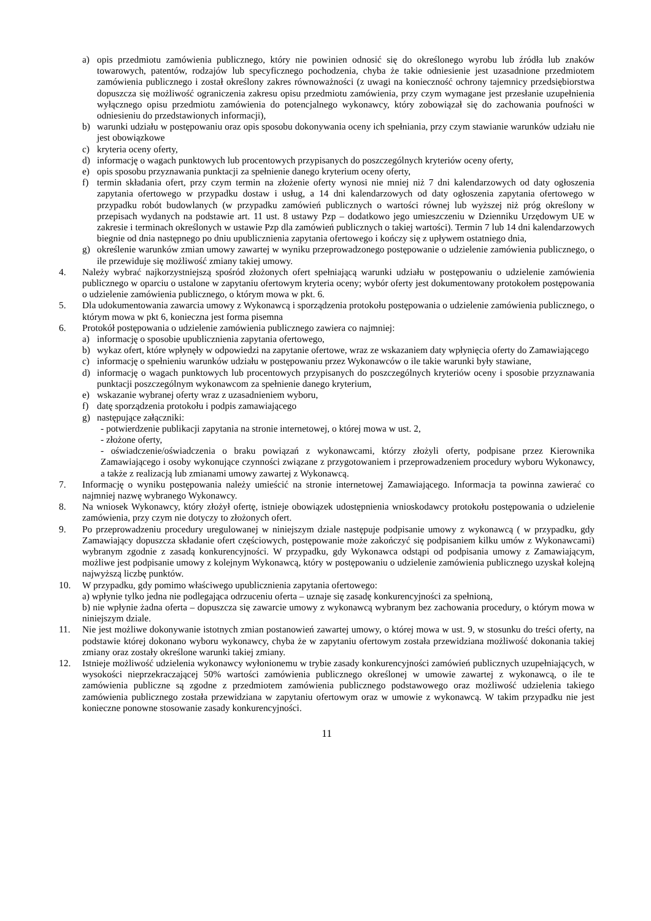a) opis przedmiotu zamówienia publicznego, który nie powinien odnosić się do określonego wyrobu lub źródła lub znaków towarowych, patentów, rodzajów lub specyficznego pochodzenia, chyba że takie odniesienie jest uzasadnione przedmiotem zamówienia publicznego i został określony zakres równoważności (z uwagi na konieczność ochrony tajemnicy przedsiębiorstwa dopuszcza się możliwość ograniczenia zakresu opisu przedmiotu zamówienia, przy czym wymagane jest przesłanie uzupełnienia wyłącznego opisu przedmiotu zamówienia do potencjalnego wykonawcy, który zobowiązał się do zachowania poufności w odniesieniu do przedstawionych informacji),
b) warunki udziału w postępowaniu oraz opis sposobu dokonywania oceny ich spełniania, przy czym stawianie warunków udziału nie jest obowiązkowe
c) kryteria oceny oferty,
d) informację o wagach punktowych lub procentowych przypisanych do poszczególnych kryteriów oceny oferty,
e) opis sposobu przyznawania punktacji za spełnienie danego kryterium oceny oferty,
f) termin składania ofert, przy czym termin na złożenie oferty wynosi nie mniej niż 7 dni kalendarzowych od daty ogłoszenia zapytania ofertowego w przypadku dostaw i usług, a 14 dni kalendarzowych od daty ogłoszenia zapytania ofertowego w przypadku robót budowlanych (w przypadku zamówień publicznych o wartości równej lub wyższej niż próg określony w przepisach wydanych na podstawie art. 11 ust. 8 ustawy Pzp – dodatkowo jego umieszczeniu w Dzienniku Urzędowym UE w zakresie i terminach określonych w ustawie Pzp dla zamówień publicznych o takiej wartości). Termin 7 lub 14 dni kalendarzowych biegnie od dnia następnego po dniu upublicznienia zapytania ofertowego i kończy się z upływem ostatniego dnia,
g) określenie warunków zmian umowy zawartej w wyniku przeprowadzonego postępowanie o udzielenie zamówienia publicznego, o ile przewiduje się możliwość zmiany takiej umowy.
4. Należy wybrać najkorzystniejszą spośród złożonych ofert spełniającą warunki udziału w postępowaniu o udzielenie zamówienia publicznego w oparciu o ustalone w zapytaniu ofertowym kryteria oceny; wybór oferty jest dokumentowany protokołem postępowania o udzielenie zamówienia publicznego, o którym mowa w pkt. 6.
5. Dla udokumentowania zawarcia umowy z Wykonawcą i sporządzenia protokołu postępowania o udzielenie zamówienia publicznego, o którym mowa w pkt 6, konieczna jest forma pisemna
6. Protokół postępowania o udzielenie zamówienia publicznego zawiera co najmniej:
a) informację o sposobie upublicznienia zapytania ofertowego,
b) wykaz ofert, które wpłynęły w odpowiedzi na zapytanie ofertowe, wraz ze wskazaniem daty wpłynięcia oferty do Zamawiającego
c) informację o spełnieniu warunków udziału w postępowaniu przez Wykonawców o ile takie warunki były stawiane,
d) informację o wagach punktowych lub procentowych przypisanych do poszczególnych kryteriów oceny i sposobie przyznawania punktacji poszczególnym wykonawcom za spełnienie danego kryterium,
e) wskazanie wybranej oferty wraz z uzasadnieniem wyboru,
f) datę sporządzenia protokołu i podpis zamawiającego
g) następujące załączniki:
- potwierdzenie publikacji zapytania na stronie internetowej, o której mowa w ust. 2,
- złożone oferty,
- oświadczenie/oświadczenia o braku powiązań z wykonawcami, którzy złożyli oferty, podpisane przez Kierownika Zamawiającego i osoby wykonujące czynności związane z przygotowaniem i przeprowadzeniem procedury wyboru Wykonawcy, a także z realizacją lub zmianami umowy zawartej z Wykonawcą.
7. Informację o wyniku postępowania należy umieścić na stronie internetowej Zamawiającego. Informacja ta powinna zawierać co najmniej nazwę wybranego Wykonawcy.
8. Na wniosek Wykonawcy, który złożył ofertę, istnieje obowiązek udostępnienia wnioskodawcy protokołu postępowania o udzielenie zamówienia, przy czym nie dotyczy to złożonych ofert.
9. Po przeprowadzeniu procedury uregulowanej w niniejszym dziale następuje podpisanie umowy z wykonawcą ( w przypadku, gdy Zamawiający dopuszcza składanie ofert częściowych, postępowanie może zakończyć się podpisaniem kilku umów z Wykonawcami) wybranym zgodnie z zasadą konkurencyjności. W przypadku, gdy Wykonawca odstąpi od podpisania umowy z Zamawiającym, możliwe jest podpisanie umowy z kolejnym Wykonawcą, który w postępowaniu o udzielenie zamówienia publicznego uzyskał kolejną najwyższą liczbę punktów.
10. W przypadku, gdy pomimo właściwego upublicznienia zapytania ofertowego:
a) wpłynie tylko jedna nie podlegająca odrzuceniu oferta – uznaje się zasadę konkurencyjności za spełnioną,
b) nie wpłynie żadna oferta – dopuszcza się zawarcie umowy z wykonawcą wybranym bez zachowania procedury, o którym mowa w niniejszym dziale.
11. Nie jest możliwe dokonywanie istotnych zmian postanowień zawartej umowy, o której mowa w ust. 9, w stosunku do treści oferty, na podstawie której dokonano wyboru wykonawcy, chyba że w zapytaniu ofertowym została przewidziana możliwość dokonania takiej zmiany oraz zostały określone warunki takiej zmiany.
12. Istnieje możliwość udzielenia wykonawcy wyłonionemu w trybie zasady konkurencyjności zamówień publicznych uzupełniających, w wysokości nieprzekraczającej 50% wartości zamówienia publicznego określonej w umowie zawartej z wykonawcą, o ile te zamówienia publiczne są zgodne z przedmiotem zamówienia publicznego podstawowego oraz możliwość udzielenia takiego zamówienia publicznego została przewidziana w zapytaniu ofertowym oraz w umowie z wykonawcą. W takim przypadku nie jest konieczne ponowne stosowanie zasady konkurencyjności.
11